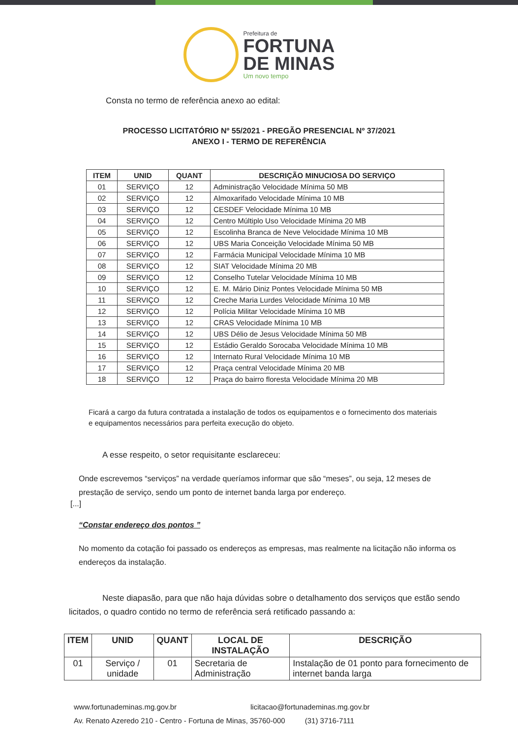Prefeitura de
FORTUNA
DE MINAS
Um novo tempo
Consta no termo de referência anexo ao edital:
PROCESSO LICITATÓRIO Nº 55/2021 - PREGÃO PRESENCIAL Nº 37/2021
ANEXO I - TERMO DE REFERÊNCIA
| ITEM | UNID | QUANT | DESCRIÇÃO MINUCIOSA DO SERVIÇO |
| --- | --- | --- | --- |
| 01 | SERVIÇO | 12 | Administração Velocidade Mínima 50 MB |
| 02 | SERVIÇO | 12 | Almoxarifado Velocidade Mínima 10 MB |
| 03 | SERVIÇO | 12 | CESDEF Velocidade Mínima 10 MB |
| 04 | SERVIÇO | 12 | Centro Múltiplo Uso Velocidade Mínima 20 MB |
| 05 | SERVIÇO | 12 | Escolinha Branca de Neve Velocidade Mínima 10 MB |
| 06 | SERVIÇO | 12 | UBS Maria Conceição Velocidade Mínima 50 MB |
| 07 | SERVIÇO | 12 | Farmácia Municipal Velocidade Mínima 10 MB |
| 08 | SERVIÇO | 12 | SIAT Velocidade Mínima 20 MB |
| 09 | SERVIÇO | 12 | Conselho Tutelar Velocidade Mínima 10 MB |
| 10 | SERVIÇO | 12 | E. M. Mário Diniz Pontes Velocidade Mínima 50 MB |
| 11 | SERVIÇO | 12 | Creche Maria Lurdes Velocidade Mínima 10 MB |
| 12 | SERVIÇO | 12 | Polícia Militar Velocidade Mínima 10 MB |
| 13 | SERVIÇO | 12 | CRAS Velocidade Mínima 10 MB |
| 14 | SERVIÇO | 12 | UBS Délio de Jesus Velocidade Mínima 50 MB |
| 15 | SERVIÇO | 12 | Estádio Geraldo Sorocaba Velocidade Mínima 10 MB |
| 16 | SERVIÇO | 12 | Internato Rural Velocidade Mínima 10 MB |
| 17 | SERVIÇO | 12 | Praça central Velocidade Mínima 20 MB |
| 18 | SERVIÇO | 12 | Praça do bairro floresta Velocidade Mínima 20 MB |
Ficará a cargo da futura contratada a instalação de todos os equipamentos e o fornecimento dos materiais e equipamentos necessários para perfeita execução do objeto.
A esse respeito, o setor requisitante esclareceu:
Onde escrevemos “serviços” na verdade queríamos informar que são “meses”, ou seja, 12 meses de prestação de serviço, sendo um ponto de internet banda larga por endereço.
[...]
“Constar endereço dos pontos ”
No momento da cotação foi passado os endereços as empresas, mas realmente na licitação não informa os endereços da instalação.
Neste diapasão, para que não haja dúvidas sobre o detalhamento dos serviços que estão sendo licitados, o quadro contido no termo de referência será retificado passando a:
| ITEM | UNID | QUANT | LOCAL DE INSTALAÇÃO | DESCRIÇÃO |
| --- | --- | --- | --- | --- |
| 01 | Serviço / unidade | 01 | Secretaria de Administração | Instalação de 01 ponto para fornecimento de internet banda larga |
www.fortunademinas.mg.gov.br licitacao@fortunademinas.mg.gov.br
Av. Renato Azeredo 210 - Centro - Fortuna de Minas, 35760-000 (31) 3716-7111